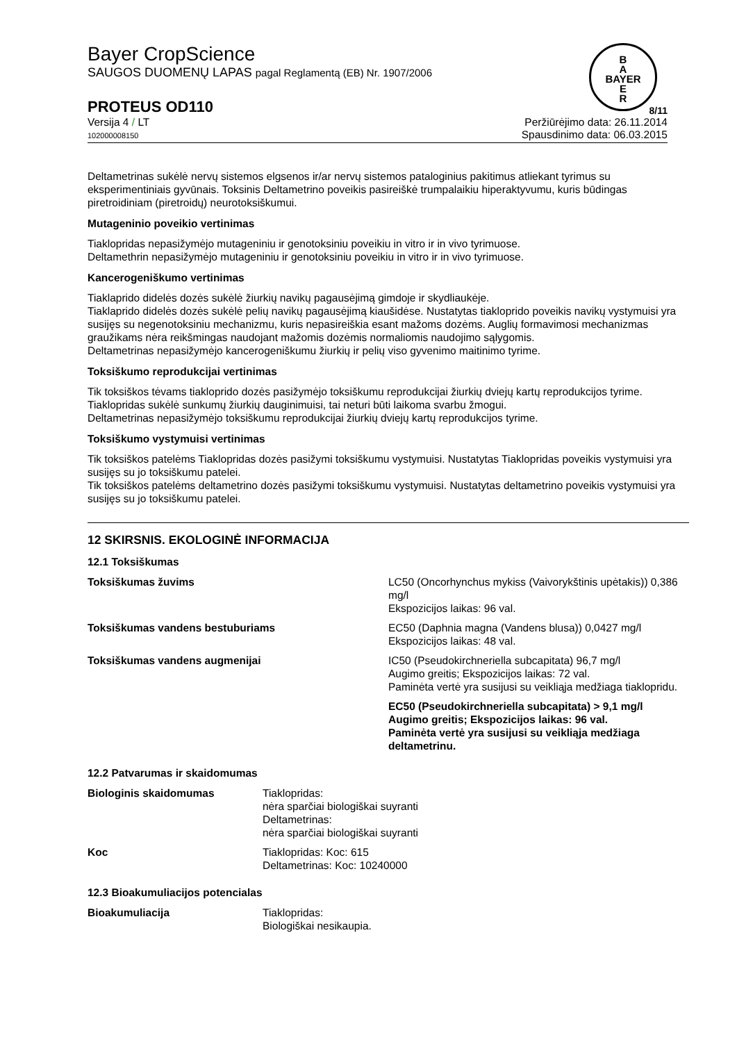B
A
BAYER
E
R
Bayer CropScience
SAUGOS DUOMENŲ LAPAS pagal Reglamentą (EB) Nr. 1907/2006
PROTEUS OD110 8/11
Versija 4 / LT
102000008150
Peržiūrėjimo data: 26.11.2014
Spausdinimo data: 06.03.2015
Deltametrinas sukėlė nervų sistemos elgsenos ir/ar nervų sistemos pataloginius pakitimus atliekant tyrimus su eksperimentiniais gyvūnais. Toksinis Deltametrino poveikis pasireiškė trumpalaikiu hiperaktyvumu, kuris būdingas piretroidiniam (piretroidų) neurotoksiškumui.
Mutageninio poveikio vertinimas
Tiaklopridas nepasižymėjo mutageniniu ir genotoksiniu poveikiu in vitro ir in vivo tyrimuose.
Deltamethrin nepasižymėjo mutageniniu ir genotoksiniu poveikiu in vitro ir in vivo tyrimuose.
Kancerogeniškumo vertinimas
Tiaklaprido didelės dozės sukėlė žiurkių navikų pagausėjimą gimdoje ir skydliaukėje.
Tiaklaprido didelės dozės sukėlė pelių navikų pagausėjimą kiaušidėse. Nustatytas tiakloprido poveikis navikų vystymuisi yra susijęs su negenotoksiniu mechanizmu, kuris nepasireiškia esant mažoms dozėms. Auglių formavimosi mechanizmas graužikams nėra reikšmingas naudojant mažomis dozėmis normaliomis naudojimo sąlygomis.
Deltametrinas nepasižymėjo kancerogeniškumu žiurkių ir pelių viso gyvenimo maitinimo tyrime.
Toksiškumo reprodukcijai vertinimas
Tik toksiškos tėvams tiakloprido dozės pasižymėjo toksiškumu reprodukcijai žiurkių dviejų kartų reprodukcijos tyrime. Tiaklopridas sukėlė sunkumų žiurkių dauginimuisi, tai neturi būti laikoma svarbu žmogui.
Deltametrinas nepasižymėjo toksiškumu reprodukcijai žiurkių dviejų kartų reprodukcijos tyrime.
Toksiškumo vystymuisi vertinimas
Tik toksiškos patelėms Tiaklopridas dozės pasižymi toksiškumu vystymuisi. Nustatytas Tiaklopridas poveikis vystymuisi yra susijęs su jo toksiškumu patelei.
Tik toksiškos patelėms deltametrino dozės pasižymi toksiškumu vystymuisi. Nustatytas deltametrino poveikis vystymuisi yra susijęs su jo toksiškumu patelei.
12 SKIRSNIS. EKOLOGINĖ INFORMACIJA
12.1 Toksiškumas
| Toksiškumas žuvims | LC50 (Oncorhynchus mykiss (Vaivorykštinis upėtakis)) 0,386 mg/l Ekspozicijos laikas: 96 val. |
| Toksiškumas vandens bestuburiams | EC50 (Daphnia magna (Vandens blusa)) 0,0427 mg/l Ekspozicijos laikas: 48 val. |
| Toksiškumas vandens augmenijai | IC50 (Pseudokirchneriella subcapitata) 96,7 mg/l Augimo greitis; Ekspozicijos laikas: 72 val. Paminėta vertė yra susijusi su veikliąja medžiaga tiaklopridu. |
| | EC50 (Pseudokirchneriella subcapitata) > 9,1 mg/l Augimo greitis; Ekspozicijos laikas: 96 val. Paminėta vertė yra susijusi su veikliąja medžiaga deltametrinu. |
12.2 Patvarumas ir skaidomumas
| Biologinis skaidomumas | Tiaklopridas: nėra sparčiai biologiškai suyranti Deltametrinas: nėra sparčiai biologiškai suyranti |
| Koc | Tiaklopridas: Koc: 615 Deltametrinas: Koc: 10240000 |
12.3 Bioakumuliacijos potencialas
| Bioakumuliacija | Tiaklopridas: Biologiškai nesikaupia. |